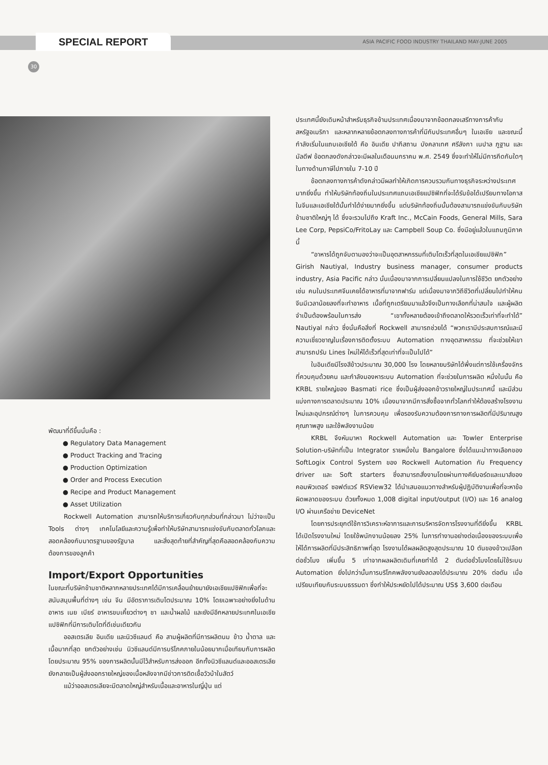SPECIAL REPORT
ASIA PACIFIC FOOD INDUSTRY THAILAND MAY-JUNE 2005
30
พัฒนาที่ดีขึ้นนั่นคือ :
● Regulatory Data Management
● Product Tracking and Tracing
● Production Optimization
● Order and Process Execution
● Recipe and Product Management
● Asset Utilization
Rockwell Automation สามารถให้บริการเกี่ยวกับทุกส่วนที่กล่าวมา ไม่ว่าจะเป็น Tools ต่างๆ เทคโนโลยีและความรู้เพื่อทำให้บริษัทสามารถแข่งขันกับตลาดทั่วโลกและสอดคล้องกับมาตรฐานของรัฐบาล และสิ่งสุดท้ายที่สำคัญที่สุดคือสอดคล้องกับความต้องการของลูกค้า
Import/Export Opportunities
ในขณะที่บริษัทข้ามชาติหลากหลายประเทศได้มีการเคลื่อนย้ายมายังเอเชียแปซิฟิกเพื่อที่จะสนับสนุนพื้นที่ต่างๆ เช่น จีน มีอัตราการเติบโตประมาณ 10% โดยเฉพาะอย่างยิ่งในด้านอาหาร เนย เบียร์ อาหารขบเคี้ยวต่างๆ ชา และน้ำผลไม้ และยังมีอีกหลายประเทศในเอเชียแปซิฟิกที่มีการเติบโตที่ดีเช่นเดียวกัน
ออสเตรเลีย อินเดีย และนิวซีแลนด์ คือ สามผู้ผลิตที่มีการผลิตนม ข้าว น้ำตาล และเนื้อมากที่สุด ยกตัวอย่างเช่น นิวซีแลนด์มีการบริโภคภายในน้อยมากเมื่อเทียบกับการผลิต โดยประมาณ 95% ของการผลิตนั้นมีไว้สำหรับการส่งออก อีกทั้งนิวซีแลนด์และออสเตรเลียยังกลายเป็นผู้ส่งออกรายใหญ่ของเนื้อหลังจากมีข่าวการติดเชื้อวัวบ้าในสัตว์
แม้ว่าออสเตรเลียจะมีตลาดใหญ่สำหรับเนื้อและอาหารในญี่ปุ่น แต่
ประเทศนี้ยังเดินหน้าสำหรับธุรกิจข้ามประเทศเนื่องมาจากข้อตกลงเสรีทางการค้ากับสหรัฐอเมริกา และหลากหลายข้อตกลงทางการค้าที่มีกับประเทศอื่นๆ ในเอเชีย และขณะนี้กำลังเริ่มในแถบเอเชียใต้ คือ อินเดีย ปากีสถาน บังคลาเทศ ศรีลังกา เนปาล ภูฐาน และ มัลดีฟ ข้อตกลงดังกล่าวจะมีผลในเดือนมกราคม พ.ศ. 2549 ซึ่งจะทำให้ไม่มีการกีดกันใดๆ ในทางด้านภาษีไปภายใน 7-10 ปี
ข้อตกลงทางการค้าดังกล่าวมีผลทำให้เกิดการควบรวมกันทางธุรกิจระหว่างประเทศมากยิ่งขึ้น ทำให้บริษัทท้องถิ่นในประเทศแถบเอเชียแปซิฟิกที่จะได้รับข้อได้เปรียบทางโอกาสในจีนและเอเชียใต้นั้นทำได้ง่ายมากยิ่งขึ้น แต่บริษัทท้องถิ่นนั้นต้องสามารถแข่งขันกับบริษัทข้ามชาติใหญ่ๆ ได้ ซึ่งจะรวมไปถึง Kraft Inc., McCain Foods, General Mills, Sara Lee Corp, PepsiCo/FritoLay และ Campbell Soup Co. ซึ่งมีอยู่แล้วในแถบภูมิภาคนี้
“อาหารได้ถูกจับตามองว่าจะเป็นอุตสาหกรรมที่เติบโตเร็วที่สุดในเอเชียแปซิฟิก” Girish Nautiyal, Industry business manager, consumer products industry, Asia Pacific กล่าว นั่นเนื่องมาจากการเปลี่ยนแปลงในการใช้ชีวิต ยกตัวอย่างเช่น คนในประเทศจีนเคยได้อาหารที่มาจากฟาร์ม แต่เนื่องมาจากวิถีชีวิตที่เปลี่ยนไปทำให้คนจีนมีเวลาน้อยลงที่จะทำอาหาร เนื้อที่ถูกเตรียมมาแล้วจึงเป็นทางเลือกที่น่าสนใจ และผู้ผลิตจำเป็นต้องพร้อมในการส่ง “เขาทั้งหลายต้องเข้าถึงตลาดให้รวดเร็วเท่าที่จะทำได้” Nautiyal กล่าว ซึ่งนั่นคือสิ่งที่ Rockwell สามารถช่วยได้ “พวกเรามีประสบการณ์และมีความเชี่ยวชาญในเรื่องการติดตั้งระบบ Automation ทางอุตสาหกรรม ที่จะช่วยให้เขาสามารถปรับ Lines ใหม่ให้ได้เร็วที่สุดเท่าที่จะเป็นไปได้”
ในอินเดียมีโรงสีข้าวประมาณ 30,000 โรง โดยหลายบริษัทได้พึ่งแต่การใช้เครื่องจักรที่ควบคุมด้วยคน และกำลังมองหาระบบ Automation ที่จะช่วยในการผลิต หนึ่งในนั้น คือ KRBL รายใหญ่ของ Basmati rice ซึ่งเป็นผู้ส่งออกข้าวรายใหญ่ในประเทศนี้ และมีส่วนแบ่งทางการตลาดประมาณ 10% เนื่องมาจากมีการสั่งซื้อจากทั่วโลกทำให้ต้องสร้างโรงงานใหม่และอุปกรณ์ต่างๆ ในการควบคุม เพื่อรองรับความต้องการทางการผลิตที่มีปริมาณสูง คุณภาพสูง และใช้พลังงานน้อย
KRBL จึงหันมาหา Rockwell Automation และ Towler Enterprise Solution-บริษัทที่เป็น Integrator รายหนึ่งใน Bangalore ซึ่งได้แนะนำทางเลือกของ SoftLogix Control System ของ Rockwell Automation กับ Frequency driver และ Soft starters ซึ่งสามารถสั่งงานโดยผ่านทางคีย์บอร์ดและเมาส์ของคอมพิวเตอร์ ซอฟต์แวร์ RSView32 ได้นำเสนอแนวทางสำหรับผู้ปฏิบัติงานเพื่อที่จะหาข้อผิดพลาดของระบบ ด้วยทั้งหมด 1,008 digital input/output (I/O) และ 16 analog I/O ผ่านเครือข่าย DeviceNet
โดยการประยุกต์ใช้การวิเคราะห์อาการและการบริหารจัดการโรงงานที่ดียิ่งขึ้น KRBL ได้เปิดโรงงานใหม่ โดยใช้พนักงานน้อยลง 25% ในการทำงานอย่างต่อเนื่องของระบบเพื่อให้ได้การผลิตที่มีประสิทธิภาพที่สุด โรงงานได้ผลผลิตสูงสุดประมาณ 10 ตันของข้าวเปลือกต่อชั่วโมง เพิ่มขึ้น 5 เท่าจากผลผลิตเดิมที่เคยทำได้ 2 ตันต่อชั่วโมงโดยไม่ใช้ระบบ Automation ยิ่งไปกว่านั้นการบริโภคพลังงานยังลดลงได้ประมาณ 20% ต่อตัน เมื่อเปรียบเทียบกับระบบธรรมดา ซึ่งทำให้ประหยัดไปได้ประมาณ US$ 3,600 ต่อเดือน